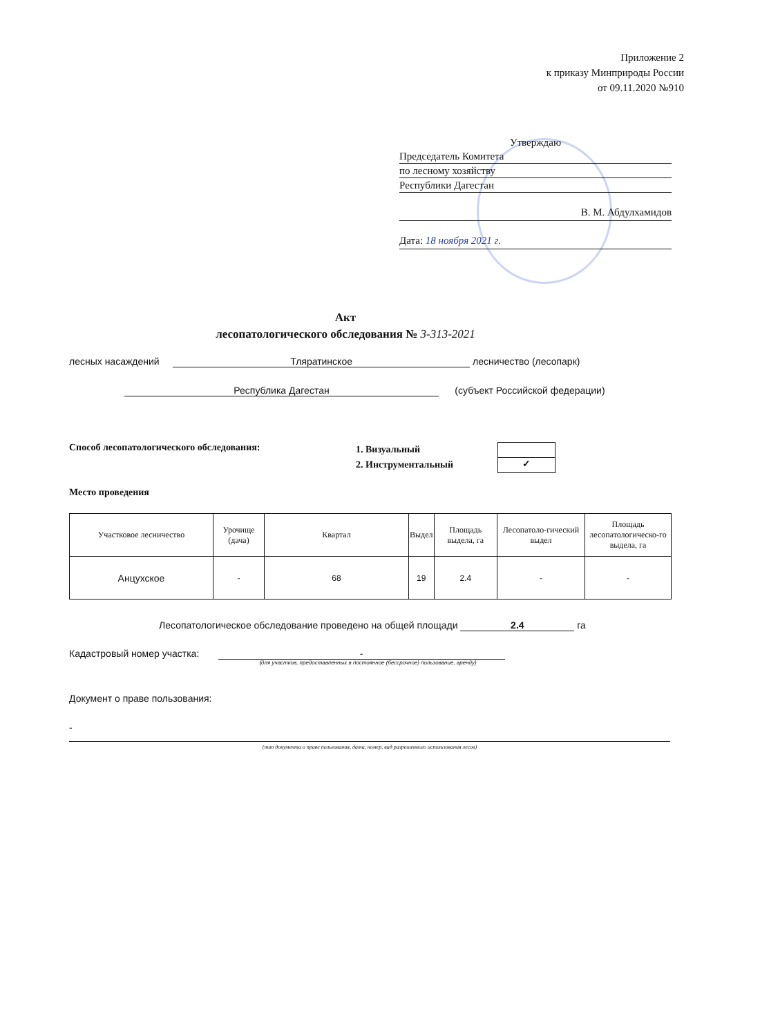Приложение 2
к приказу Минприроды России
от 09.11.2020 №910
Утверждаю
Председатель Комитета
по лесному хозяйству
Республики Дагестан
В. М. Абдулхамидов
Дата: 18 ноября 2021 г.
Акт
лесопатологического обследования № 3-313-2021
лесных насаждений Тляратинское лесничество (лесопарк)
Республика Дагестан (субъект Российской федерации)
Способ лесопатологического обследования:
1. Визуальный
2. Инструментальный
✓
Место проведения
| Участковое лесничество | Урочище (дача) | Квартал | Выдел | Площадь выдела, га | Лесопатоло-гический выдел | Площадь лесопатологическо-го выдела, га |
| --- | --- | --- | --- | --- | --- | --- |
| Анцухское | - | 68 | 19 | 2.4 | - | - |
Лесопатологическое обследование проведено на общей площади 2.4 га
Кадастровый номер участка: -
(для участков, предоставленных в постоянное (бессрочное) пользование, аренду)
Документ о праве пользования:
-
(тип документа о праве пользования, дата, номер, вид разрешенного использования лесов)